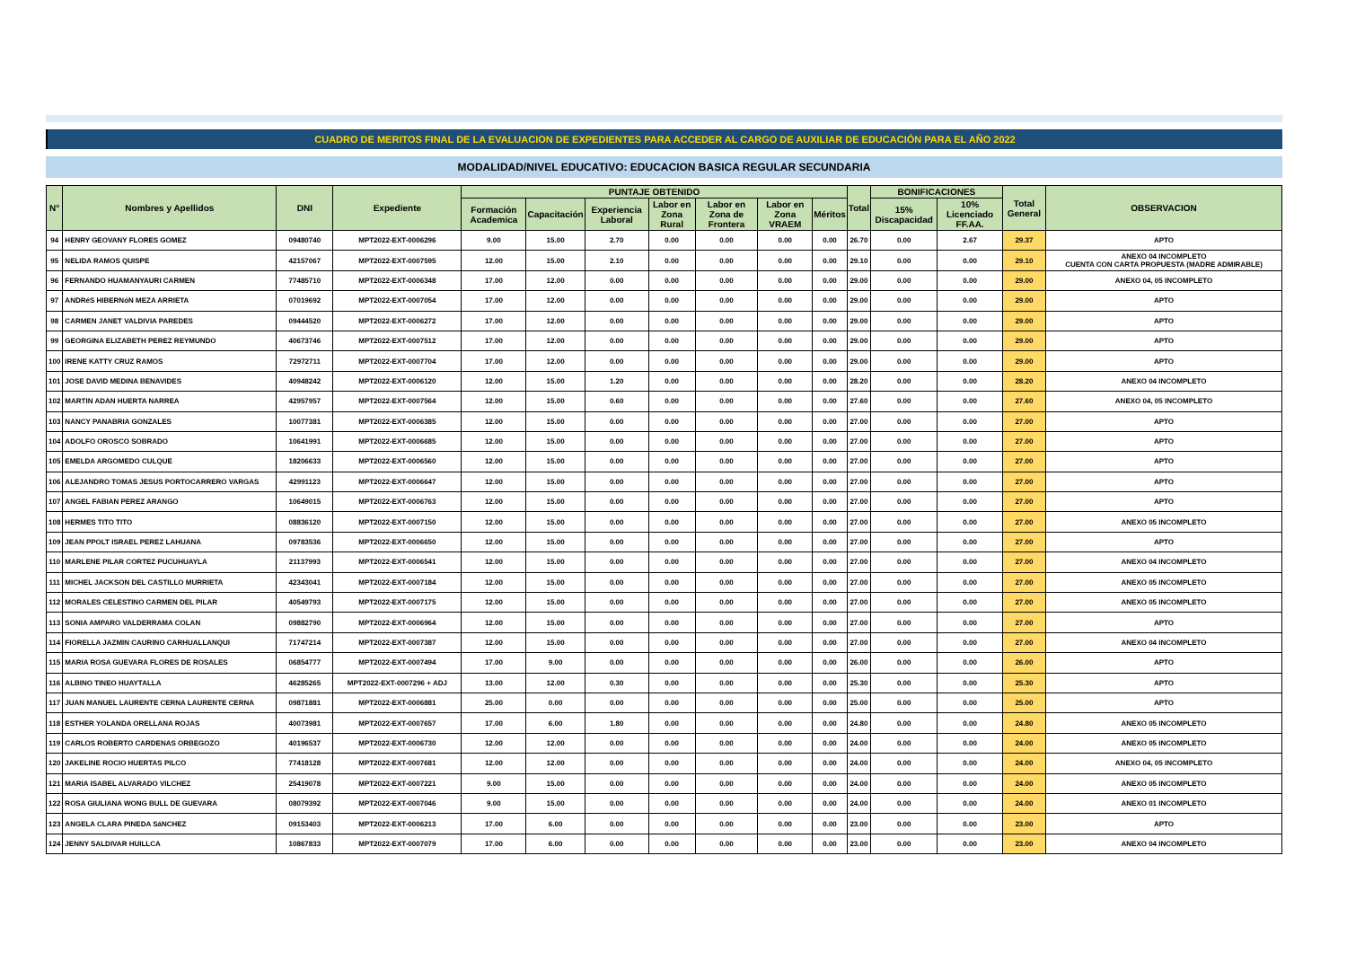CUADRO DE MERITOS FINAL DE LA EVALUACION DE EXPEDIENTES PARA ACCEDER AL CARGO DE AUXILIAR DE EDUCACIÓN PARA EL AÑO 2022
MODALIDAD/NIVEL EDUCATIVO: EDUCACION BASICA REGULAR SECUNDARIA
| N° | Nombres y Apellidos | DNI | Expediente | PUNTAJE OBTENIDO | | | | | | | Total | BONIFICACIONES | | Total General | OBSERVACION |
| --- | --- | --- | --- | --- | --- | --- | --- | --- | --- | --- | --- | --- | --- | --- | --- |
| | | | | Formación Academica | Capacitación | Experiencia Laboral | Labor en Zona Rural | Labor en Zona de Frontera | Labor en Zona VRAEM | Méritos | | 15% Discapacidad | 10% Licenciado FF.AA. | | |
| 94 | HENRY GEOVANY FLORES GOMEZ | 09480740 | MPT2022-EXT-0006296 | 9.00 | 15.00 | 2.70 | 0.00 | 0.00 | 0.00 | 0.00 | 26.70 | 0.00 | 2.67 | 29.37 | APTO |
| 95 | NELIDA RAMOS QUISPE | 42157067 | MPT2022-EXT-0007595 | 12.00 | 15.00 | 2.10 | 0.00 | 0.00 | 0.00 | 0.00 | 29.10 | 0.00 | 0.00 | 29.10 | ANEXO 04 INCOMPLETO CUENTA CON CARTA PROPUESTA (MADRE ADMIRABLE) |
| 96 | FERNANDO HUAMANYAURI CARMEN | 77485710 | MPT2022-EXT-0006348 | 17.00 | 12.00 | 0.00 | 0.00 | 0.00 | 0.00 | 0.00 | 29.00 | 0.00 | 0.00 | 29.00 | ANEXO 04, 05 INCOMPLETO |
| 97 | ANDRéS HIBERNóN MEZA ARRIETA | 07019692 | MPT2022-EXT-0007054 | 17.00 | 12.00 | 0.00 | 0.00 | 0.00 | 0.00 | 0.00 | 29.00 | 0.00 | 0.00 | 29.00 | APTO |
| 98 | CARMEN JANET VALDIVIA PAREDES | 09444520 | MPT2022-EXT-0006272 | 17.00 | 12.00 | 0.00 | 0.00 | 0.00 | 0.00 | 0.00 | 29.00 | 0.00 | 0.00 | 29.00 | APTO |
| 99 | GEORGINA ELIZABETH PEREZ REYMUNDO | 40673746 | MPT2022-EXT-0007512 | 17.00 | 12.00 | 0.00 | 0.00 | 0.00 | 0.00 | 0.00 | 29.00 | 0.00 | 0.00 | 29.00 | APTO |
| 100 | IRENE KATTY CRUZ RAMOS | 72972711 | MPT2022-EXT-0007704 | 17.00 | 12.00 | 0.00 | 0.00 | 0.00 | 0.00 | 0.00 | 29.00 | 0.00 | 0.00 | 29.00 | APTO |
| 101 | JOSE DAVID MEDINA BENAVIDES | 40948242 | MPT2022-EXT-0006120 | 12.00 | 15.00 | 1.20 | 0.00 | 0.00 | 0.00 | 0.00 | 28.20 | 0.00 | 0.00 | 28.20 | ANEXO 04 INCOMPLETO |
| 102 | MARTIN ADAN HUERTA NARREA | 42957957 | MPT2022-EXT-0007564 | 12.00 | 15.00 | 0.60 | 0.00 | 0.00 | 0.00 | 0.00 | 27.60 | 0.00 | 0.00 | 27.60 | ANEXO 04, 05 INCOMPLETO |
| 103 | NANCY PANABRIA GONZALES | 10077381 | MPT2022-EXT-0006385 | 12.00 | 15.00 | 0.00 | 0.00 | 0.00 | 0.00 | 0.00 | 27.00 | 0.00 | 0.00 | 27.00 | APTO |
| 104 | ADOLFO OROSCO SOBRADO | 10641991 | MPT2022-EXT-0006685 | 12.00 | 15.00 | 0.00 | 0.00 | 0.00 | 0.00 | 0.00 | 27.00 | 0.00 | 0.00 | 27.00 | APTO |
| 105 | EMELDA ARGOMEDO CULQUE | 18206633 | MPT2022-EXT-0006560 | 12.00 | 15.00 | 0.00 | 0.00 | 0.00 | 0.00 | 0.00 | 27.00 | 0.00 | 0.00 | 27.00 | APTO |
| 106 | ALEJANDRO TOMAS JESUS PORTOCARRERO VARGAS | 42991123 | MPT2022-EXT-0006647 | 12.00 | 15.00 | 0.00 | 0.00 | 0.00 | 0.00 | 0.00 | 27.00 | 0.00 | 0.00 | 27.00 | APTO |
| 107 | ANGEL FABIAN PEREZ ARANGO | 10649015 | MPT2022-EXT-0006763 | 12.00 | 15.00 | 0.00 | 0.00 | 0.00 | 0.00 | 0.00 | 27.00 | 0.00 | 0.00 | 27.00 | APTO |
| 108 | HERMES TITO TITO | 08836120 | MPT2022-EXT-0007150 | 12.00 | 15.00 | 0.00 | 0.00 | 0.00 | 0.00 | 0.00 | 27.00 | 0.00 | 0.00 | 27.00 | ANEXO 05 INCOMPLETO |
| 109 | JEAN PPOLT ISRAEL PEREZ LAHUANA | 09783536 | MPT2022-EXT-0006650 | 12.00 | 15.00 | 0.00 | 0.00 | 0.00 | 0.00 | 0.00 | 27.00 | 0.00 | 0.00 | 27.00 | APTO |
| 110 | MARLENE PILAR CORTEZ PUCUHUAYLA | 21137993 | MPT2022-EXT-0006541 | 12.00 | 15.00 | 0.00 | 0.00 | 0.00 | 0.00 | 0.00 | 27.00 | 0.00 | 0.00 | 27.00 | ANEXO 04 INCOMPLETO |
| 111 | MICHEL JACKSON DEL CASTILLO MURRIETA | 42343041 | MPT2022-EXT-0007184 | 12.00 | 15.00 | 0.00 | 0.00 | 0.00 | 0.00 | 0.00 | 27.00 | 0.00 | 0.00 | 27.00 | ANEXO 05 INCOMPLETO |
| 112 | MORALES CELESTINO CARMEN DEL PILAR | 40549793 | MPT2022-EXT-0007175 | 12.00 | 15.00 | 0.00 | 0.00 | 0.00 | 0.00 | 0.00 | 27.00 | 0.00 | 0.00 | 27.00 | ANEXO 05 INCOMPLETO |
| 113 | SONIA AMPARO VALDERRAMA COLAN | 09882790 | MPT2022-EXT-0006964 | 12.00 | 15.00 | 0.00 | 0.00 | 0.00 | 0.00 | 0.00 | 27.00 | 0.00 | 0.00 | 27.00 | APTO |
| 114 | FIORELLA JAZMIN CAURINO CARHUALLANQUI | 71747214 | MPT2022-EXT-0007387 | 12.00 | 15.00 | 0.00 | 0.00 | 0.00 | 0.00 | 0.00 | 27.00 | 0.00 | 0.00 | 27.00 | ANEXO 04 INCOMPLETO |
| 115 | MARIA ROSA GUEVARA FLORES DE ROSALES | 06854777 | MPT2022-EXT-0007494 | 17.00 | 9.00 | 0.00 | 0.00 | 0.00 | 0.00 | 0.00 | 26.00 | 0.00 | 0.00 | 26.00 | APTO |
| 116 | ALBINO TINEO HUAYTALLA | 46285265 | MPT2022-EXT-0007296 + ADJ | 13.00 | 12.00 | 0.30 | 0.00 | 0.00 | 0.00 | 0.00 | 25.30 | 0.00 | 0.00 | 25.30 | APTO |
| 117 | JUAN MANUEL LAURENTE CERNA LAURENTE CERNA | 09871881 | MPT2022-EXT-0006881 | 25.00 | 0.00 | 0.00 | 0.00 | 0.00 | 0.00 | 0.00 | 25.00 | 0.00 | 0.00 | 25.00 | APTO |
| 118 | ESTHER YOLANDA ORELLANA ROJAS | 40073981 | MPT2022-EXT-0007657 | 17.00 | 6.00 | 1.80 | 0.00 | 0.00 | 0.00 | 0.00 | 24.80 | 0.00 | 0.00 | 24.80 | ANEXO 05 INCOMPLETO |
| 119 | CARLOS ROBERTO CARDENAS ORBEGOZO | 40196537 | MPT2022-EXT-0006730 | 12.00 | 12.00 | 0.00 | 0.00 | 0.00 | 0.00 | 0.00 | 24.00 | 0.00 | 0.00 | 24.00 | ANEXO 05 INCOMPLETO |
| 120 | JAKELINE ROCIO HUERTAS PILCO | 77418128 | MPT2022-EXT-0007681 | 12.00 | 12.00 | 0.00 | 0.00 | 0.00 | 0.00 | 0.00 | 24.00 | 0.00 | 0.00 | 24.00 | ANEXO 04, 05 INCOMPLETO |
| 121 | MARIA ISABEL ALVARADO VILCHEZ | 25419078 | MPT2022-EXT-0007221 | 9.00 | 15.00 | 0.00 | 0.00 | 0.00 | 0.00 | 0.00 | 24.00 | 0.00 | 0.00 | 24.00 | ANEXO 05 INCOMPLETO |
| 122 | ROSA GIULIANA WONG BULL DE GUEVARA | 08079392 | MPT2022-EXT-0007046 | 9.00 | 15.00 | 0.00 | 0.00 | 0.00 | 0.00 | 0.00 | 24.00 | 0.00 | 0.00 | 24.00 | ANEXO 01 INCOMPLETO |
| 123 | ANGELA CLARA PINEDA SáNCHEZ | 09153403 | MPT2022-EXT-0006213 | 17.00 | 6.00 | 0.00 | 0.00 | 0.00 | 0.00 | 0.00 | 23.00 | 0.00 | 0.00 | 23.00 | APTO |
| 124 | JENNY SALDIVAR HUILLCA | 10867833 | MPT2022-EXT-0007079 | 17.00 | 6.00 | 0.00 | 0.00 | 0.00 | 0.00 | 0.00 | 23.00 | 0.00 | 0.00 | 23.00 | ANEXO 04 INCOMPLETO |